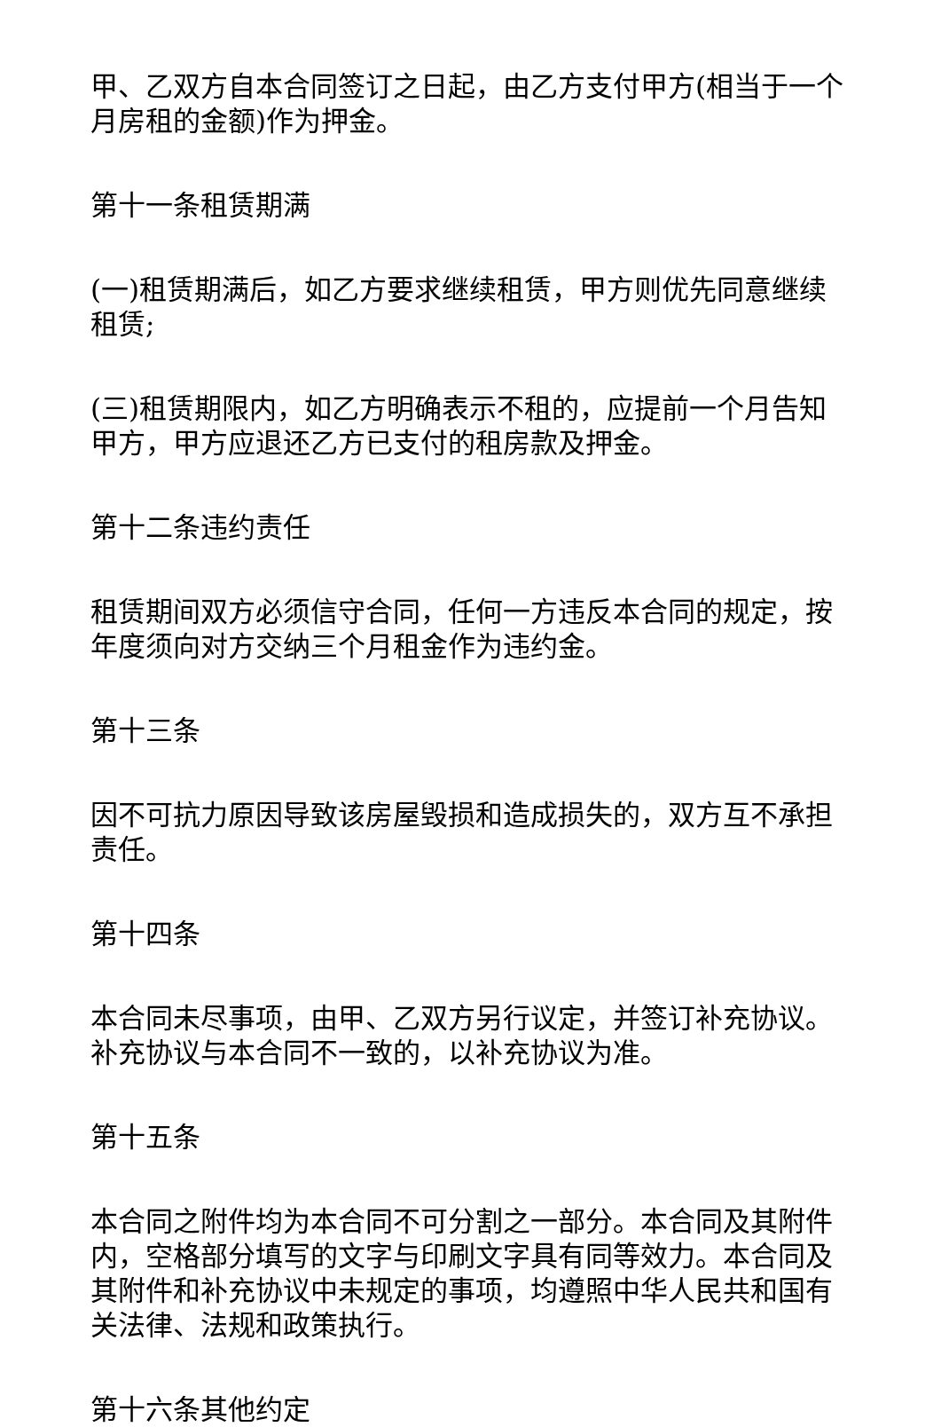甲、乙双方自本合同签订之日起，由乙方支付甲方(相当于一个月房租的金额)作为押金。
第十一条租赁期满
(一)租赁期满后，如乙方要求继续租赁，甲方则优先同意继续租赁;
(三)租赁期限内，如乙方明确表示不租的，应提前一个月告知甲方，甲方应退还乙方已支付的租房款及押金。
第十二条违约责任
租赁期间双方必须信守合同，任何一方违反本合同的规定，按年度须向对方交纳三个月租金作为违约金。
第十三条
因不可抗力原因导致该房屋毁损和造成损失的，双方互不承担责任。
第十四条
本合同未尽事项，由甲、乙双方另行议定，并签订补充协议。补充协议与本合同不一致的，以补充协议为准。
第十五条
本合同之附件均为本合同不可分割之一部分。本合同及其附件内，空格部分填写的文字与印刷文字具有同等效力。本合同及其附件和补充协议中未规定的事项，均遵照中华人民共和国有关法律、法规和政策执行。
第十六条其他约定